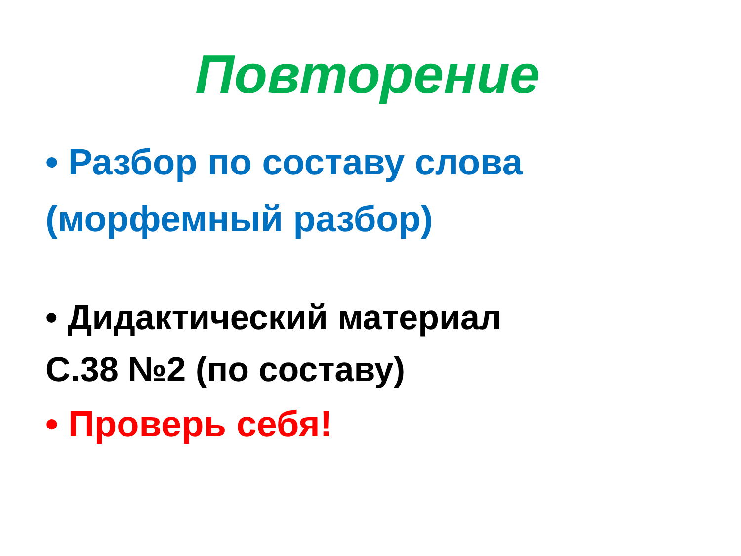Повторение
• Разбор по составу слова
(морфемный разбор)
• Дидактический материал
С.38 №2 (по составу)
• Проверь себя!